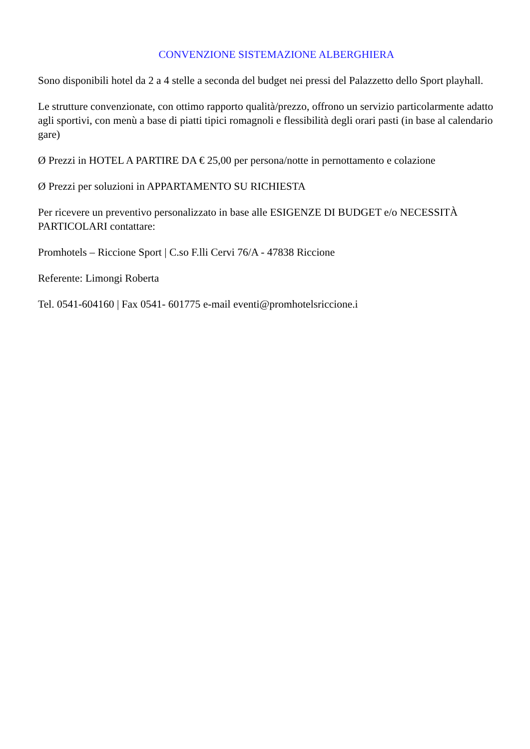CONVENZIONE SISTEMAZIONE ALBERGHIERA
Sono disponibili hotel da 2 a 4 stelle a seconda del budget nei pressi del Palazzetto dello Sport playhall.
Le strutture convenzionate, con ottimo rapporto qualità/prezzo, offrono un servizio particolarmente adatto agli sportivi, con menù a base di piatti tipici romagnoli e flessibilità degli orari pasti (in base al calendario gare)
Ø Prezzi in HOTEL A PARTIRE DA € 25,00 per persona/notte in pernottamento e colazione
Ø Prezzi per soluzioni in APPARTAMENTO SU RICHIESTA
Per ricevere un preventivo personalizzato in base alle ESIGENZE DI BUDGET e/o NECESSITÀ PARTICOLARI contattare:
Promhotels – Riccione Sport | C.so F.lli Cervi 76/A - 47838 Riccione
Referente: Limongi Roberta
Tel. 0541-604160 | Fax 0541- 601775 e-mail eventi@promhotelsriccione.i